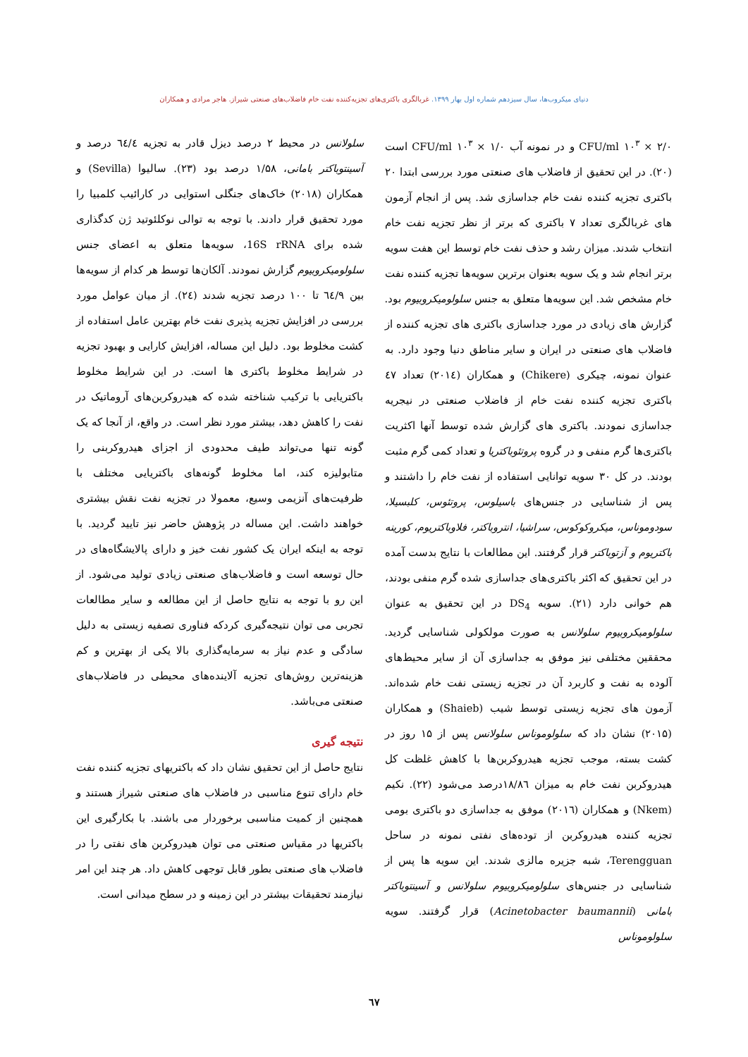دنیای میکروب‌ها، سال سیزدهم شماره اول بهار ۱۳۹۹. غربالگری باکتری‌های تجزیه‌کننده نفت خام فاضلاب‌های صنعتی شیراز. هاجر مرادی و همکاران
CFU/ml ۱۰<sup>۳</sup> × ۲/۰ و در نمونه آب CFU/ml ۱۰<sup>۳</sup> × ۱/۰ است (۲۰). در این تحقیق از فاضلاب های صنعتی مورد بررسی ابتدا ۲۰ باکتری تجزیه کننده نفت خام جداسازی شد. پس از انجام آزمون های غربالگری تعداد ۷ باکتری که برتر از نظر تجزیه نفت خام انتخاب شدند. میزان رشد و حذف نفت خام توسط این هفت سویه برتر انجام شد و یک سویه بعنوان برترین سویه‌ها تجزیه کننده نفت خام مشخص شد. این سویه‌ها متعلق به جنس سلولومیکروبیوم بود. گزارش های زیادی در مورد جداسازی باکتری های تجزیه کننده از فاضلاب های صنعتی در ایران و سایر مناطق دنیا وجود دارد. به عنوان نمونه، چیکری (Chikere) و همکاران (۲۰۱٤) تعداد ٤٧ باکتری تجزیه کننده نفت خام از فاضلاب صنعتی در نیجریه جداسازی نمودند. باکتری های گزارش شده توسط آنها اکثریت باکتری‌ها گرم منفی و در گروه پروتئوباکتریا و تعداد کمی گرم مثبت بودند. در کل ۳۰ سویه توانایی استفاده از نفت خام را داشتند و پس از شناسایی در جنس‌های باسیلوس، پروتئوس، کلبسیلا، سودوموناس، میکروکوکوس، سراشیا، انتروباکتر، فلاوباکتریوم، کورینه باکتریوم و آزتوباکتر قرار گرفتند. این مطالعات با نتایج بدست آمده در این تحقیق که اکثر باکتری‌های جداسازی شده گرم منفی بودند، هم خوانی دارد (۲۱). سویه DS<sub>4</sub> در این تحقیق به عنوان سلولومیکروبیوم سلولانس به صورت مولکولی شناسایی گردید. محققین مختلفی نیز موفق به جداسازی آن از سایر محیط‌های آلوده به نفت و کاربرد آن در تجزیه زیستی نفت خام شده‌اند. آزمون های تجزیه زیستی توسط شیب (Shaieb) و همکاران (۲۰۱۵) نشان داد که سلولوموناس سلولانس پس از ۱۵ روز در کشت بسته، موجب تجزیه هیدروکربن‌ها با کاهش غلظت کل هیدروکربن نفت خام به میزان ۱۸/۸٦درصد می‌شود (۲۲). نکیم (Nkem) و همکاران (۲۰۱٦) موفق به جداسازی دو باکتری بومی تجزیه کننده هیدروکربن از توده‌های نفتی نمونه در ساحل Terengguan، شبه جزیره مالزی شدند. این سویه ها پس از شناسایی در جنس‌های سلولومیکروبیوم سلولانس و آسینتوباکتر بامانی (Acinetobacter baumannii) قرار گرفتند. سویه سلولوموناس
سلولانس در محیط ۲ درصد دیزل قادر به تجزیه ٦٤/٤ درصد و آسینتوباکتر بامانی، ۱/۵۸ درصد بود (۲۳). سالیوا (Sevilla) و همکاران (۲۰۱۸) خاک‌های جنگلی استوایی در کارائیب کلمبیا را مورد تحقیق قرار دادند. با توجه به توالی نوکلئوتید ژن کدگذاری شده برای 16S rRNA، سویه‌ها متعلق به اعضای جنس سلولومیکروبیوم گزارش نمودند. آلکان‌ها توسط هر کدام از سویه‌ها بین ٦٤/۹ تا ۱۰۰ درصد تجزیه شدند (۲٤). از میان عوامل مورد بررسی در افزایش تجزیه پذیری نفت خام بهترین عامل استفاده از کشت مخلوط بود. دلیل این مساله، افزایش کارایی و بهبود تجزیه در شرایط مخلوط باکتری ها است. در این شرایط مخلوط باکتریایی با ترکیب شناخته شده که هیدروکربن‌های آروماتیک در نفت را کاهش دهد، بیشتر مورد نظر است. در واقع، از آنجا که یک گونه تنها می‌تواند طیف محدودی از اجزای هیدروکربنی را متابولیزه کند، اما مخلوط گونه‌های باکتریایی مختلف با ظرفیت‌های آنزیمی وسیع، معمولا در تجزیه نفت نقش بیشتری خواهند داشت. این مساله در پژوهش حاضر نیز تایید گردید. با توجه به اینکه ایران یک کشور نفت خیز و دارای پالایشگاه‌های در حال توسعه است و فاضلاب‌های صنعتی زیادی تولید می‌شود. از این رو با توجه به نتایج حاصل از این مطالعه و سایر مطالعات تجربی می توان نتیجه‌گیری کردکه فناوری تصفیه زیستی به دلیل سادگی و عدم نیاز به سرمایه‌گذاری بالا یکی از بهترین و کم هزینه‌ترین روش‌های تجزیه آلاینده‌های محیطی در فاضلاب‌های صنعتی می‌باشد.
نتیجه گیری
نتایج حاصل از این تحقیق نشان داد که باکتریهای تجزیه کننده نفت خام دارای تنوع مناسبی در فاضلاب های صنعتی شیراز هستند و همچنین از کمیت مناسبی برخوردار می باشند. با بکارگیری این باکتریها در مقیاس صنعتی می توان هیدروکربن های نفتی را در فاضلاب های صنعتی بطور قابل توجهی کاهش داد. هر چند این امر نیازمند تحقیقات بیشتر در این زمینه و در سطح میدانی است.
٦٧